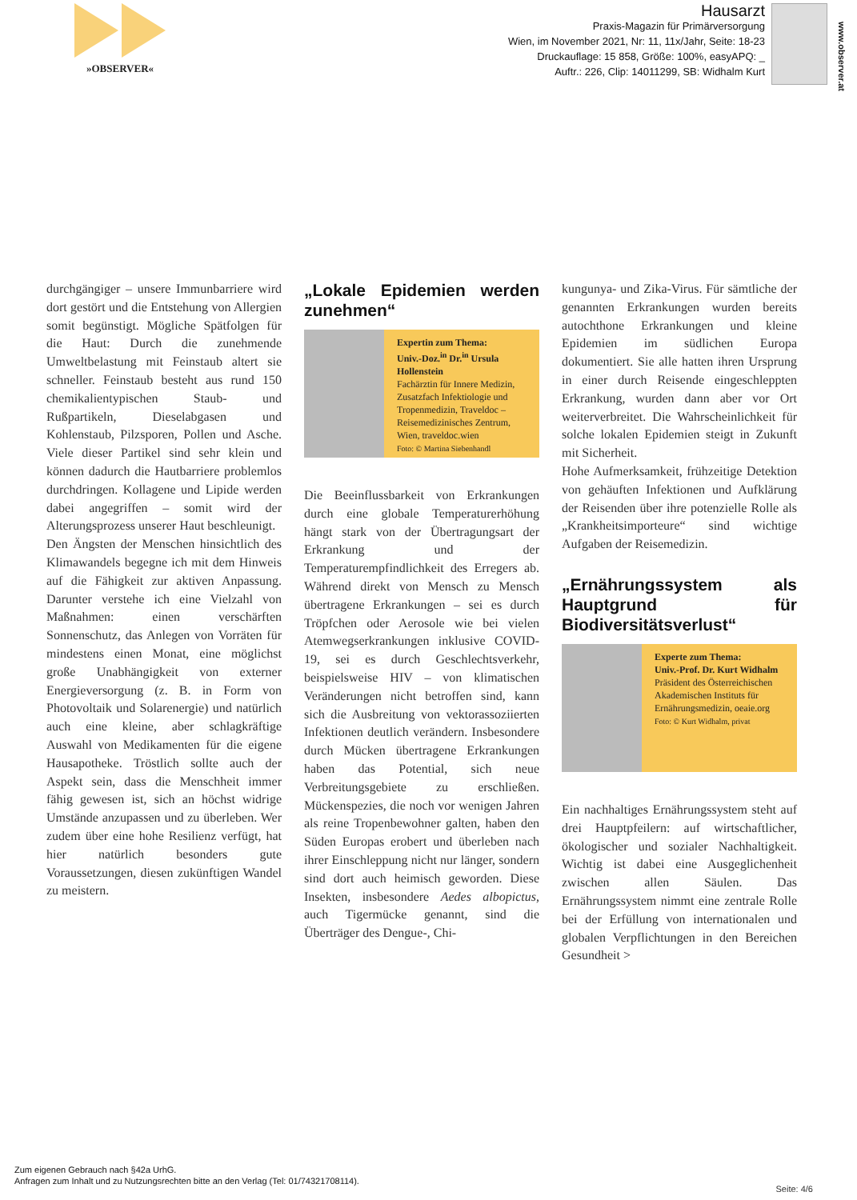»OBSERVER«
Hausarzt
Praxis-Magazin für Primärversorgung
Wien, im November 2021, Nr: 11, 11x/Jahr, Seite: 18-23
Druckauflage: 15 858, Größe: 100%, easyAPQ: _
Auftr.: 226, Clip: 14011299, SB: Widhalm Kurt
www.observer.at
durchgängiger – unsere Immunbarriere wird dort gestört und die Entstehung von Allergien somit begünstigt. Mögliche Spätfolgen für die Haut: Durch die zunehmende Umweltbelastung mit Feinstaub altert sie schneller. Feinstaub besteht aus rund 150 chemikalientypischen Staub- und Rußpartikeln, Dieselabgasen und Kohlenstaub, Pilzsporen, Pollen und Asche. Viele dieser Partikel sind sehr klein und können dadurch die Hautbarriere problemlos durchdringen. Kollagene und Lipide werden dabei angegriffen – somit wird der Alterungsprozess unserer Haut beschleunigt.
Den Ängsten der Menschen hinsichtlich des Klimawandels begegne ich mit dem Hinweis auf die Fähigkeit zur aktiven Anpassung. Darunter verstehe ich eine Vielzahl von Maßnahmen: einen verschärften Sonnenschutz, das Anlegen von Vorräten für mindestens einen Monat, eine möglichst große Unabhängigkeit von externer Energieversorgung (z. B. in Form von Photovoltaik und Solarenergie) und natürlich auch eine kleine, aber schlagkräftige Auswahl von Medikamenten für die eigene Hausapotheke. Tröstlich sollte auch der Aspekt sein, dass die Menschheit immer fähig gewesen ist, sich an höchst widrige Umstände anzupassen und zu überleben. Wer zudem über eine hohe Resilienz verfügt, hat hier natürlich besonders gute Voraussetzungen, diesen zukünftigen Wandel zu meistern.
„Lokale Epidemien werden zunehmen“
Expertin zum Thema:
Univ.-Doz.<sup>in</sup> Dr.<sup>in</sup> Ursula Hollenstein
Fachärztin für Innere Medizin, Zusatzfach Infektiologie und Tropenmedizin, Traveldoc – Reisemedizinisches Zentrum, Wien, traveldoc.wien
Foto: © Martina Siebenhandl
Die Beeinflussbarkeit von Erkrankungen durch eine globale Temperaturerhöhung hängt stark von der Übertragungsart der Erkrankung und der Temperaturempfindlichkeit des Erregers ab. Während direkt von Mensch zu Mensch übertragene Erkrankungen – sei es durch Tröpfchen oder Aerosole wie bei vielen Atemwegserkrankungen inklusive COVID-19, sei es durch Geschlechtsverkehr, beispielsweise HIV – von klimatischen Veränderungen nicht betroffen sind, kann sich die Ausbreitung von vektorassoziierten Infektionen deutlich verändern. Insbesondere durch Mücken übertragene Erkrankungen haben das Potential, sich neue Verbreitungsgebiete zu erschließen. Mückenspezies, die noch vor wenigen Jahren als reine Tropenbewohner galten, haben den Süden Europas erobert und überleben nach ihrer Einschleppung nicht nur länger, sondern sind dort auch heimisch geworden. Diese Insekten, insbesondere Aedes albopictus, auch Tigermücke genannt, sind die Überträger des Dengue-, Chi-
kungunya- und Zika-Virus. Für sämtliche der genannten Erkrankungen wurden bereits autochthone Erkrankungen und kleine Epidemien im südlichen Europa dokumentiert. Sie alle hatten ihren Ursprung in einer durch Reisende eingeschleppten Erkrankung, wurden dann aber vor Ort weiterverbreitet. Die Wahrscheinlichkeit für solche lokalen Epidemien steigt in Zukunft mit Sicherheit.
Hohe Aufmerksamkeit, frühzeitige Detektion von gehäuften Infektionen und Aufklärung der Reisenden über ihre potenzielle Rolle als „Krankheitsimporteure“ sind wichtige Aufgaben der Reisemedizin.
„Ernährungssystem als Hauptgrund für Biodiversitätsverlust“
Experte zum Thema:
Univ.-Prof. Dr. Kurt Widhalm
Präsident des Österreichischen Akademischen Instituts für Ernährungsmedizin, oeaie.org
Foto: © Kurt Widhalm, privat
Ein nachhaltiges Ernährungssystem steht auf drei Hauptpfeilern: auf wirtschaftlicher, ökologischer und sozialer Nachhaltigkeit. Wichtig ist dabei eine Ausgeglichenheit zwischen allen Säulen. Das Ernährungssystem nimmt eine zentrale Rolle bei der Erfüllung von internationalen und globalen Verpflichtungen in den Bereichen Gesundheit >
Zum eigenen Gebrauch nach §42a UrhG.
Anfragen zum Inhalt und zu Nutzungsrechten bitte an den Verlag (Tel: 01/74321708114).
Seite: 4/6